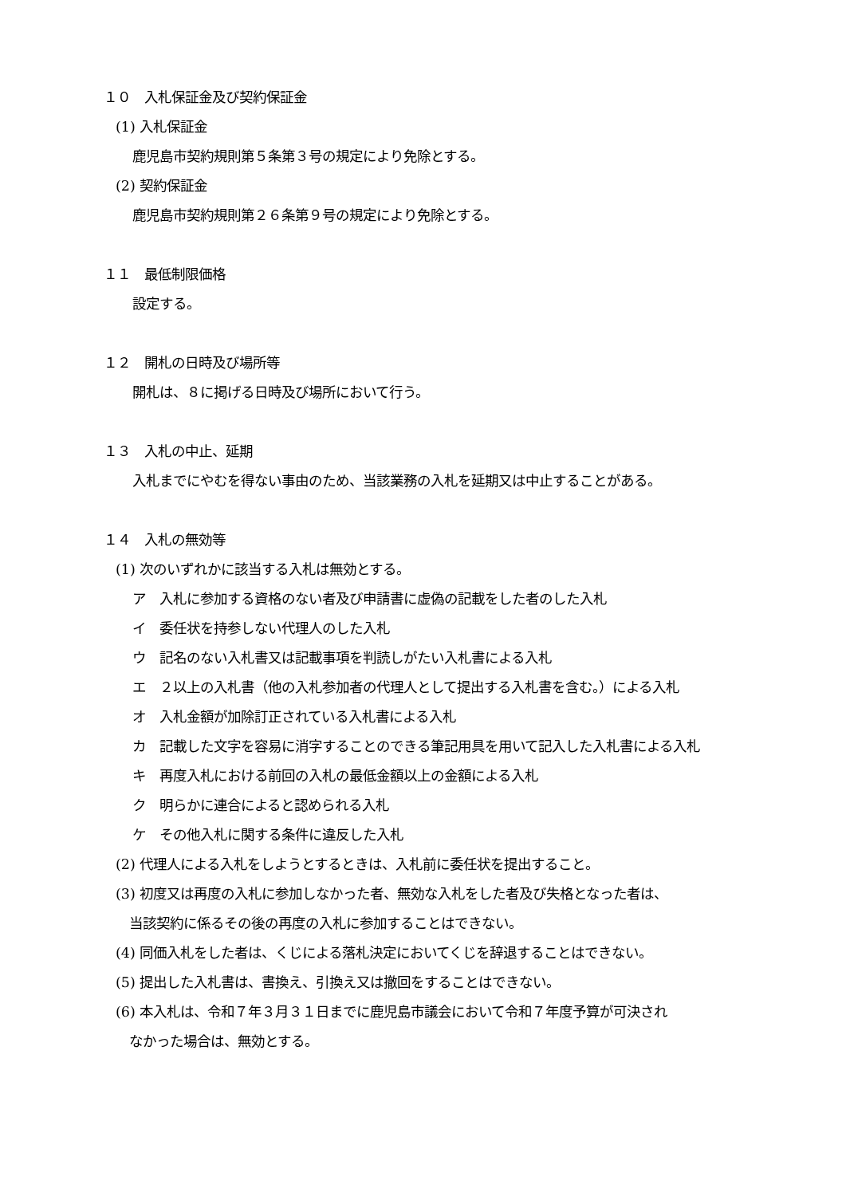１０　入札保証金及び契約保証金
(1) 入札保証金
鹿児島市契約規則第５条第３号の規定により免除とする。
(2) 契約保証金
鹿児島市契約規則第２６条第９号の規定により免除とする。
１１　最低制限価格
設定する。
１２　開札の日時及び場所等
開札は、８に掲げる日時及び場所において行う。
１３　入札の中止、延期
入札までにやむを得ない事由のため、当該業務の入札を延期又は中止することがある。
１４　入札の無効等
(1) 次のいずれかに該当する入札は無効とする。
ア　入札に参加する資格のない者及び申請書に虚偽の記載をした者のした入札
イ　委任状を持参しない代理人のした入札
ウ　記名のない入札書又は記載事項を判読しがたい入札書による入札
エ　２以上の入札書（他の入札参加者の代理人として提出する入札書を含む。）による入札
オ　入札金額が加除訂正されている入札書による入札
カ　記載した文字を容易に消字することのできる筆記用具を用いて記入した入札書による入札
キ　再度入札における前回の入札の最低金額以上の金額による入札
ク　明らかに連合によると認められる入札
ケ　その他入札に関する条件に違反した入札
(2) 代理人による入札をしようとするときは、入札前に委任状を提出すること。
(3) 初度又は再度の入札に参加しなかった者、無効な入札をした者及び失格となった者は、
当該契約に係るその後の再度の入札に参加することはできない。
(4) 同価入札をした者は、くじによる落札決定においてくじを辞退することはできない。
(5) 提出した入札書は、書換え、引換え又は撤回をすることはできない。
(6) 本入札は、令和７年３月３１日までに鹿児島市議会において令和７年度予算が可決され
なかった場合は、無効とする。